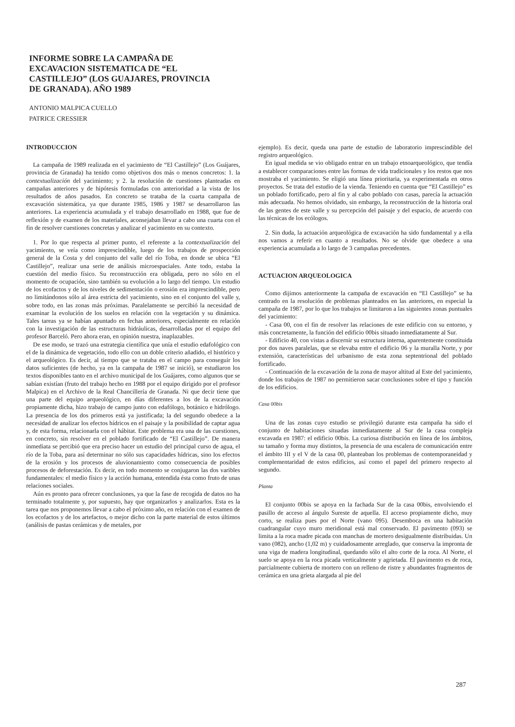INFORME SOBRE LA CAMPAÑA DE EXCAVACION SISTEMATICA DE “EL CASTILLEJO” (LOS GUAJARES, PROVINCIA DE GRANADA). AÑO 1989
ANTONIO MALPICA CUELLO
PATRICE CRESSIER
INTRODUCCION
La campaña de 1989 realizada en el yacimiento de “El Castillejo” (Los Guájares, provincia de Granada) ha tenido como objetivos dos más o menos concretos: 1. la contextualización del yacimiento; y 2. la resolución de cuestiones planteadas en campañas anteriores y de hipótesis formuladas con anterioridad a la vista de los resultados de años pasados. En concreto se trataba de la cuarta campaña de excavación sistemática, ya que durante 1985, 1986 y 1987 se desarrollaron las anteriores. La experiencia acumulada y el trabajo desarrollado en 1988, que fue de reflexión y de examen de los materiales, aconsejaban llevar a cabo una cuarta con el fin de resolver cuestiones concretas y analizar el yacimiento en su contexto.
1. Por lo que respecta al primer punto, el referente a la contextualización del yacimiento, se veía como imprescindible, luego de los trabajos de prospección general de la Costa y del conjunto del valle del río Toba, en donde se ubica “El Castillejo”, realizar una serie de análisis microespaciales. Ante todo, estaba la cuestión del medio físico. Su reconstrucción era obligada, pero no sólo en el momento de ocupación, sino también su evolución a lo largo del tiempo. Un estudio de los ecofactos y de los niveles de sedimentación o erosión era imprescindible, pero no limitándonos sólo al área estricta del yacimiento, sino en el conjunto del valle y, sobre todo, en las zonas más próximas. Paralelamente se percibió la necesidad de examinar la evolución de los suelos en relación con la vegetación y su dinámica. Tales tareas ya se habían apuntado en fechas anteriores, especialmente en relación con la investigación de las estructuras hidráulicas, desarrolladas por el equipo del profesor Barceló. Pero ahora eran, en opinión nuestra, inaplazables.
De ese modo, se trazó una estrategia científica que unía el estudio edafológico con el de la dinámica de vegetación, todo ello con un doble criterio añadido, el histórico y el arqueológico. Es decir, al tiempo que se trataba en el campo para conseguir los datos suficientes (de hecho, ya en la campaña de 1987 se inició), se estudiaron los textos disponibles tanto en el archivo municipal de los Guájares, como algunos que se sabían existían (fruto del trabajo hecho en 1988 por el equipo dirigido por el profesor Malpica) en el Archivo de la Real Chancillería de Granada. Ni que decir tiene que una parte del equipo arqueológico, en días diferentes a los de la excavación propiamente dicha, hizo trabajo de campo junto con edafólogo, botánico e hidrólogo. La presencia de los dos primeros está ya justificada; la del segundo obedece a la necesidad de analizar los efectos hídricos en el paisaje y la posibilidad de captar agua y, de esta forma, relacionarla con el hábitat. Este problema era una de las cuestiones, en concreto, sin resolver en el poblado fortificado de “El Castillejo”. De manera inmediata se percibió que era preciso hacer un estudio del principal curso de agua, el río de la Toba, para así determinar no sólo sus capacidades hídricas, sino los efectos de la erosión y los procesos de aluvionamiento como consecuencia de posibles procesos de deforestación. Es decir, en todo momento se conjugaron las dos varibles fundamentales: el medio físico y la acción humana, entendida ésta como fruto de unas relaciones sociales.
Aún es pronto para ofrecer conclusiones, ya que la fase de recogida de datos no ha terminado totalmente y, por supuesto, hay que organizarlos y analizarlos. Esta es la tarea que nos proponemos llevar a cabo el próximo año, en relación con el examen de los ecofactos y de los artefactos, o mejor dicho con la parte material de estos últimos (análisis de pastas cerámicas y de metales, por
ejemplo). Es decir, queda una parte de estudio de laboratorio imprescindible del registro arqueológico.
En igual medida se vio obligado entrar en un trabajo etnoarqueológico, que tendía a establecer comparaciones entre las formas de vida tradicionales y los restos que nos mostraba el yacimiento. Se eligió una línea prioritaria, ya experimentada en otros proyectos. Se trata del estudio de la vienda. Teniendo en cuenta que “El Castillejo” es un poblado fortificado, pero al fin y al cabo poblado con casas, parecía la actuación más adecuada. No hemos olvidado, sin embargo, la reconstrucción de la historia oral de las gentes de este valle y su percepción del paisaje y del espacio, de acuerdo con las técnicas de los ecólogos.
2. Sin duda, la actuación arqueológica de excavación ha sido fundamental y a ella nos vamos a referir en cuanto a resultados. No se olvide que obedece a una experiencia acumulada a lo largo de 3 campañas precedentes.
ACTUACION ARQUEOLOGICA
Como dijimos anteriormente la campaña de excavación en “El Castillejo” se ha centrado en la resolución de problemas planteados en las anteriores, en especial la campaña de 1987, por lo que los trabajos se limitaron a las siguientes zonas puntuales del yacimiento:
- Casa 00, con el fin de resolver las relaciones de este edificio con su entorno, y más concretamente, la función del edificio 00bis situado inmediatamente al Sur.
- Edificio 40, con vistas a discernir su estructura interna, aparentemente constituida por dos naves paralelas, que se elevaba entre el edificio 06 y la muralla Norte, y por extensión, características del urbanismo de esta zona septentrional del poblado fortificado.
- Continuación de la excavación de la zona de mayor altitud al Este del yacimiento, donde los trabajos de 1987 no permitieron sacar conclusiones sobre el tipo y función de los edificios.
Casa 00bis
Una de las zonas cuyo estudio se privilegió durante esta campaña ha sido el conjunto de habitaciones situadas inmediatamente al Sur de la casa compleja excavada en 1987: el edificio 00bis. La curiosa distribución en línea de los ámbitos, su tamaño y forma muy distintos, la presencia de una escalera de comunicación entre el ámbito III y el V de la casa 00, planteaban los problemas de contemporaneidad y complementaridad de estos edificios, así como el papel del primero respecto al segundo.
Planta
El conjunto 00bis se apoya en la fachada Sur de la casa 00bis, envolviendo el pasillo de acceso al ángulo Sureste de aquella. El acceso propiamente dicho, muy corto, se realiza pues por el Norte (vano 095). Desemboca en una habitación cuadrangular cuyo muro meridional está mal conservado. El pavimento (093) se limita a la roca madre picada con manchas de mortero desigualmente distribuidas. Un vano (082), ancho (1,02 m) y cuidadosamente arreglado, que conserva la impronta de una viga de madera longitudinal, quedando sólo el alto corte de la roca. Al Norte, el suelo se apoya en la roca picada verticalmente y agrietada. El pavimento es de roca, parcialmente cubierta de mortero con un relleno de ristre y abundantes fragmentos de cerámica en una grieta alargada al pie del
287